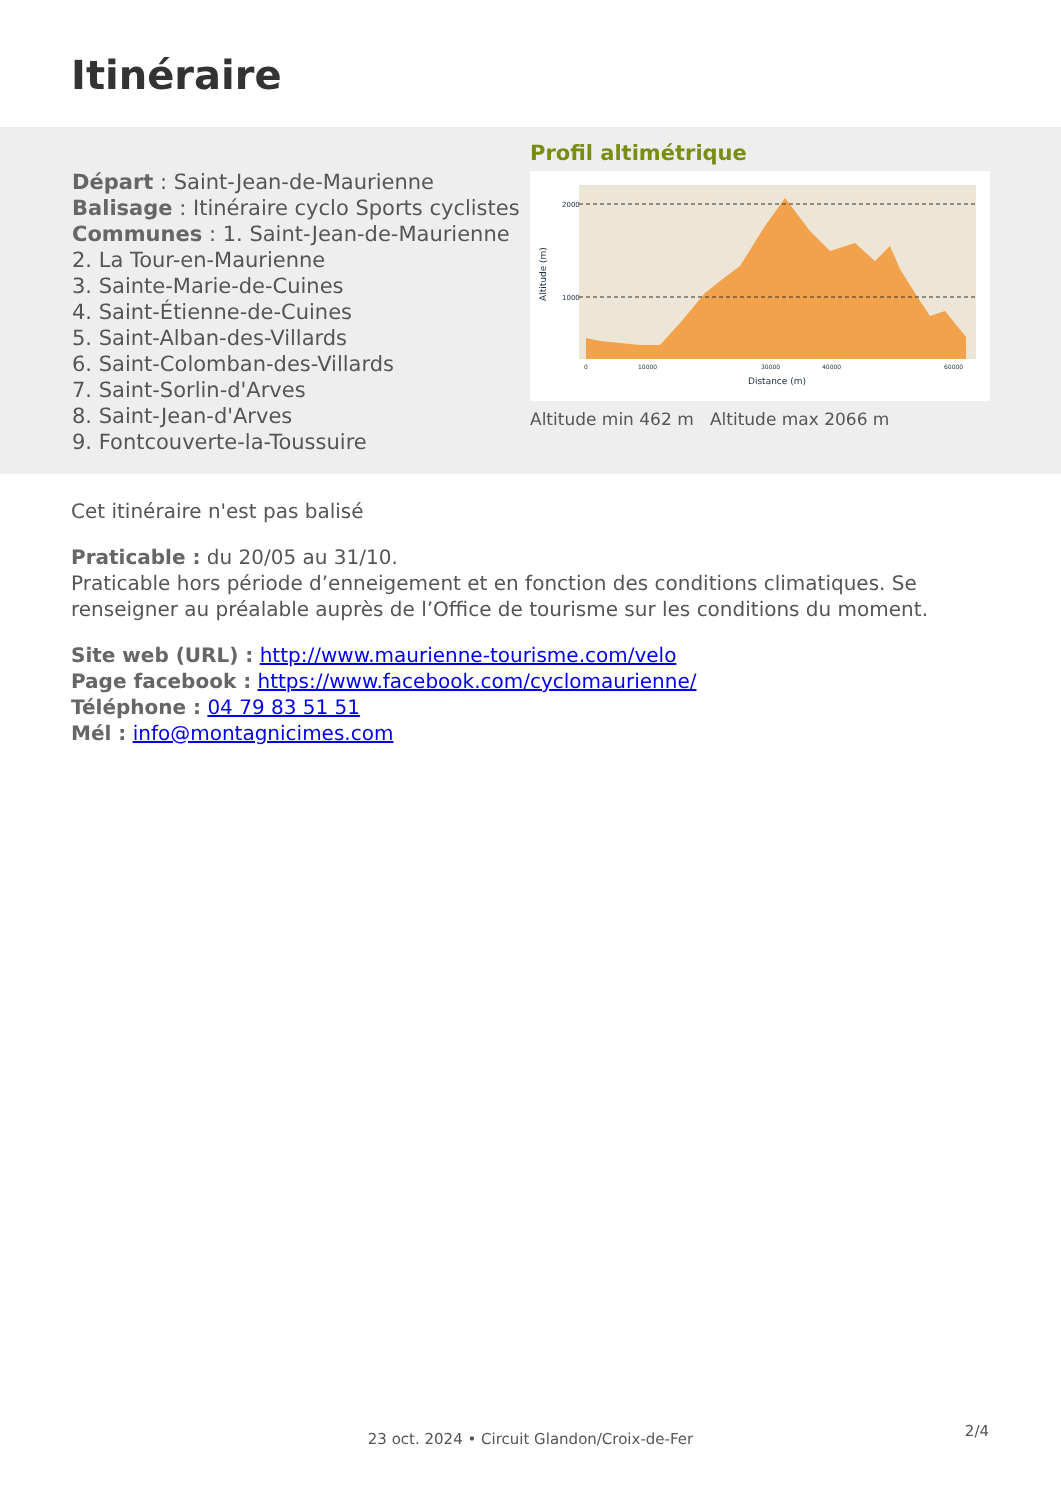Itinéraire
Départ : Saint-Jean-de-Maurienne
Balisage : Itinéraire cyclo Sports cyclistes
Communes : 1. Saint-Jean-de-Maurienne
2. La Tour-en-Maurienne
3. Sainte-Marie-de-Cuines
4. Saint-Étienne-de-Cuines
5. Saint-Alban-des-Villards
6. Saint-Colomban-des-Villards
7. Saint-Sorlin-d'Arves
8. Saint-Jean-d'Arves
9. Fontcouverte-la-Toussuire
Profil altimétrique
2000
1000
0
10000
30000
40000
60000
Distance (m)
Altitude (m)
Altitude min 462 m Altitude max 2066 m
Cet itinéraire n'est pas balisé
Praticable : du 20/05 au 31/10.
Praticable hors période d’enneigement et en fonction des conditions climatiques. Se renseigner au préalable auprès de l’Office de tourisme sur les conditions du moment.
Site web (URL) : http://www.maurienne-tourisme.com/velo
Page facebook : https://www.facebook.com/cyclomaurienne/
Téléphone : 04 79 83 51 51
Mél : info@montagnicimes.com
2/4 23 oct. 2024 • Circuit Glandon/Croix-de-Fer